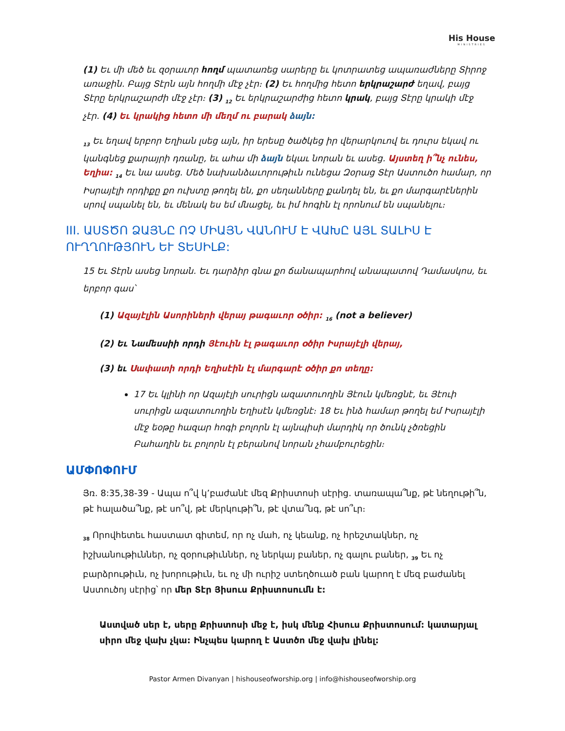His House
MINISTRIES
(1) Եւ մի մեծ եւ զօրաւոր հողմ պատառեց սարերը եւ կոտրատեց ապառաժները Տիրոջ առաջին. Բայց Տէրն այն հողմի մէջ չէր։ (2) Եւ հողմից հետո երկրաշարժ եղավ, բայց Տէրը երկրաշարժի մէջ չէր։ (3) <sub>12</sub> Եւ երկրաշարժից հետո կրակ, բայց Տէրը կրակի մէջ չէր. (4) Եւ կրակից հետո մի մեղմ ու բարակ ձայն:
<sub>13</sub> Եւ եղավ երբոր Եղիան լսեց այն, իր երեսը ծածկեց իր վերարկուով եւ դուրս եկավ ու կանգնեց քարայրի դռանը, եւ ահա մի ձայն եկաւ նորան եւ ասեց. Այստեղ ի՞նչ ունես, Եղիա: <sub>14</sub> Եւ նա ասեց. Մեծ նախանձաւորութիւն ունեցա Զօրաց Տէր Աստուծո համար, որ Իսրայէլի որդիքը քո ուխտը թողել են, քո սեղանները քանդել են, եւ քո մարգարէներին սրով սպանել են, եւ մենակ ես եմ մնացել, եւ իմ հոգին էլ որոնում են սպանելու։
III. ԱՍՏԾՈ ՁԱՅՆԸ ՈՉ ՄԻԱՅՆ ՎԱՆՈՒՄ Է ՎԱԽԸ ԱՅԼ ՏԱԼԻՍ Է
ՈՒՂՂՈՒԹՅՈՒՆ ԵՒ ՏԵՍԻԼՔ:
15 Եւ Տէրն ասեց նորան. Եւ դարձիր գնա քո ճանապարհով անապատով Դամասկոս, եւ երբոր գաս՝
(1) Ազայէլին Ասորիների վերայ թագաւոր օծիր: <sub>16</sub> (not a believer)
(2) Եւ Նամեսսիի որդի Յէուին էլ թագաւոր օծիր Իսրայէլի վերայ,
(3) եւ Սափատի որդի Եղիսէին էլ մարգարէ օծիր քո տեղը:
17 Եւ կլինի որ Ազայէլի սուրիցն ազատուողին Յէուն կմեռցնէ, եւ Յէուի սուրիցն ազատուողին Եղիսէն կմեռցնէ։ 18 Եւ ինձ համար թողել եմ Իսրայէլի մէջ եօթը հազար հոգի բոլորն էլ այնպիսի մարդիկ որ ծունկ չծռեցին Բահաղին եւ բոլորն էլ բերանով նորան չհամբուրեցին։
ԱՄՓՈՓՈՒՄ
Յռ. 8:35,38-39 - Ապա ո՞վ կ’բաժանէ մեզ Քրիստոսի սէրից. տառապա՞նք, թէ նեղութի՞ն, թէ հալածա՞նք, թէ սո՞վ, թէ մերկութի՞ն, թէ վտա՞նգ, թէ սո՞ւր։
<sub>38</sub> Որովհետեւ հաստատ գիտեմ, որ ոչ մահ, ոչ կեանք, ոչ հրեշտակներ, ոչ իշխանութիւններ, ոչ զօրութիւններ, ոչ ներկայ բաներ, ոչ գալու բաներ, <sub>39</sub> Եւ ոչ բարձրութիւն, ոչ խորութիւն, եւ ոչ մի ուրիշ ստեղծուած բան կարող է մեզ բաժանել Աստուծոյ սէրից՝ որ մեր Տէր Յիսուս Քրիստոսումն է:
Աստված սեր է, սերը Քրիստոսի մեջ է, իսկ մենք Հիսուս Քրիստոսում: կատարյալ սիրո մեջ վախ չկա: Ինչպես կարող է Աստծո մեջ վախ լինել:
Pastor Armen Divanyan | hishouseofworship.org | info@hishouseofworship.org